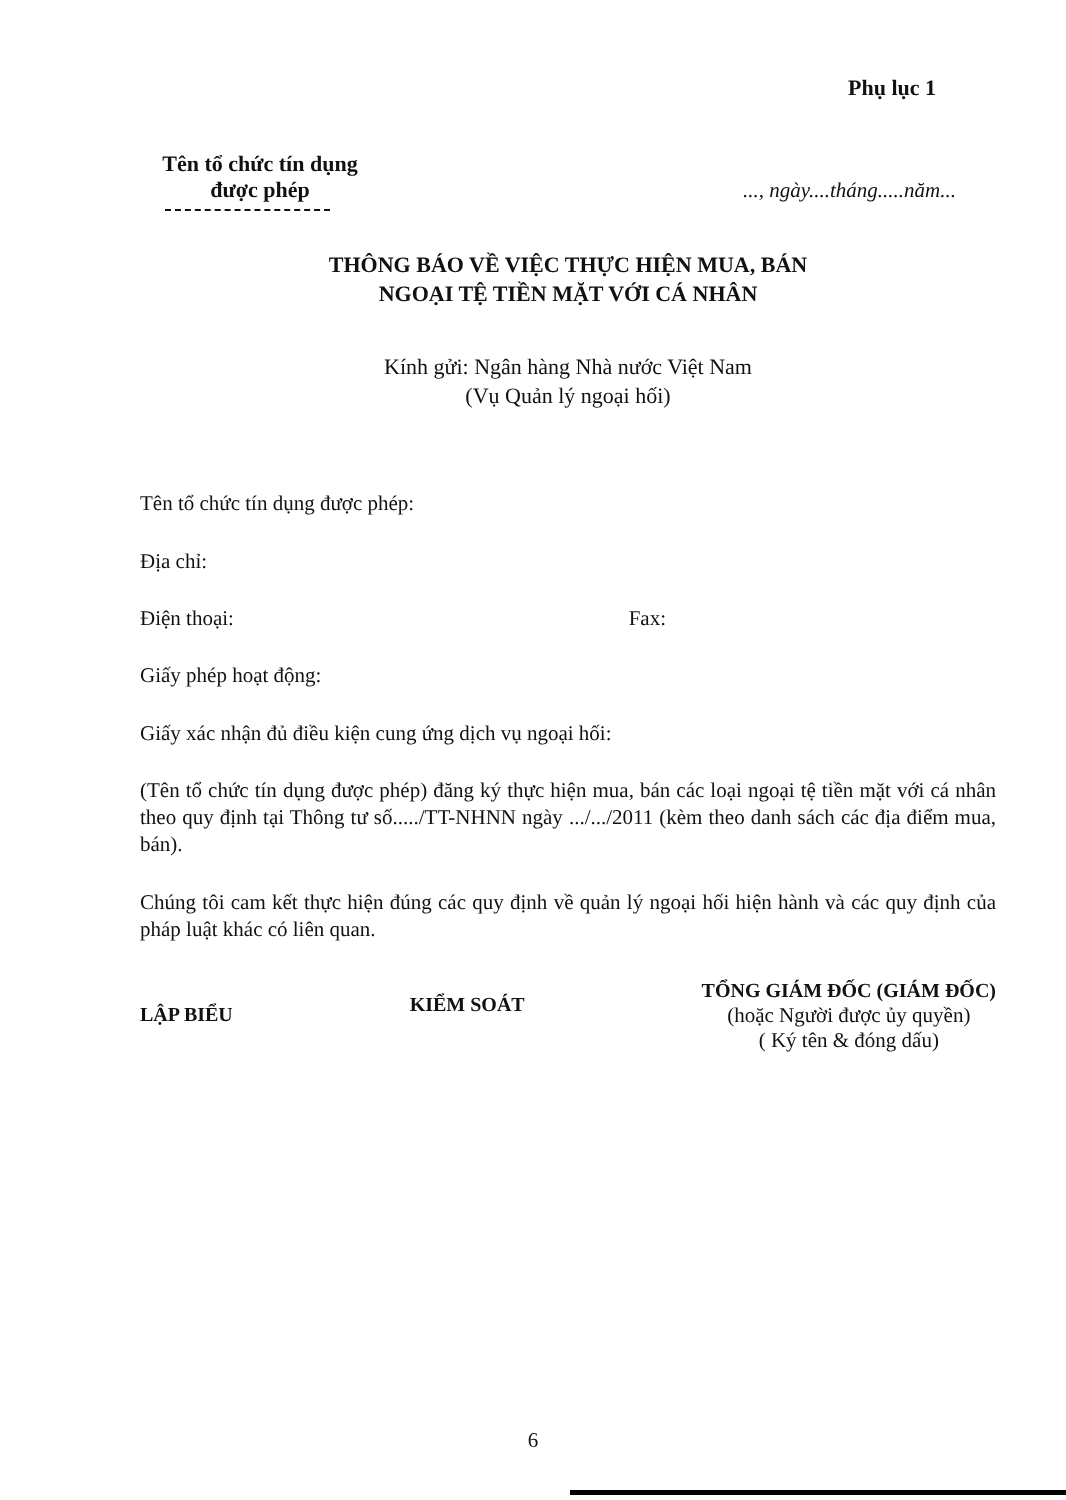Phụ lục 1
Tên tổ chức tín dụng
được phép
..., ngày....tháng.....năm...
THÔNG BÁO VỀ VIỆC THỰC HIỆN MUA, BÁN
NGOẠI TỆ TIỀN MẶT VỚI CÁ NHÂN
Kính gửi: Ngân hàng Nhà nước Việt Nam
(Vụ Quản lý ngoại hối)
Tên tổ chức tín dụng được phép:
Địa chỉ:
Điện thoại: Fax:
Giấy phép hoạt động:
Giấy xác nhận đủ điều kiện cung ứng dịch vụ ngoại hối:
(Tên tổ chức tín dụng được phép) đăng ký thực hiện mua, bán các loại ngoại tệ tiền mặt với cá nhân theo quy định tại Thông tư số...../TT-NHNN ngày .../.../2011 (kèm theo danh sách các địa điểm mua, bán).
Chúng tôi cam kết thực hiện đúng các quy định về quản lý ngoại hối hiện hành và các quy định của pháp luật khác có liên quan.
LẬP BIỂU KIỂM SOÁT
TỔNG GIÁM ĐỐC (GIÁM ĐỐC)
(hoặc Người được ủy quyền)
( Ký tên & đóng dấu)
6